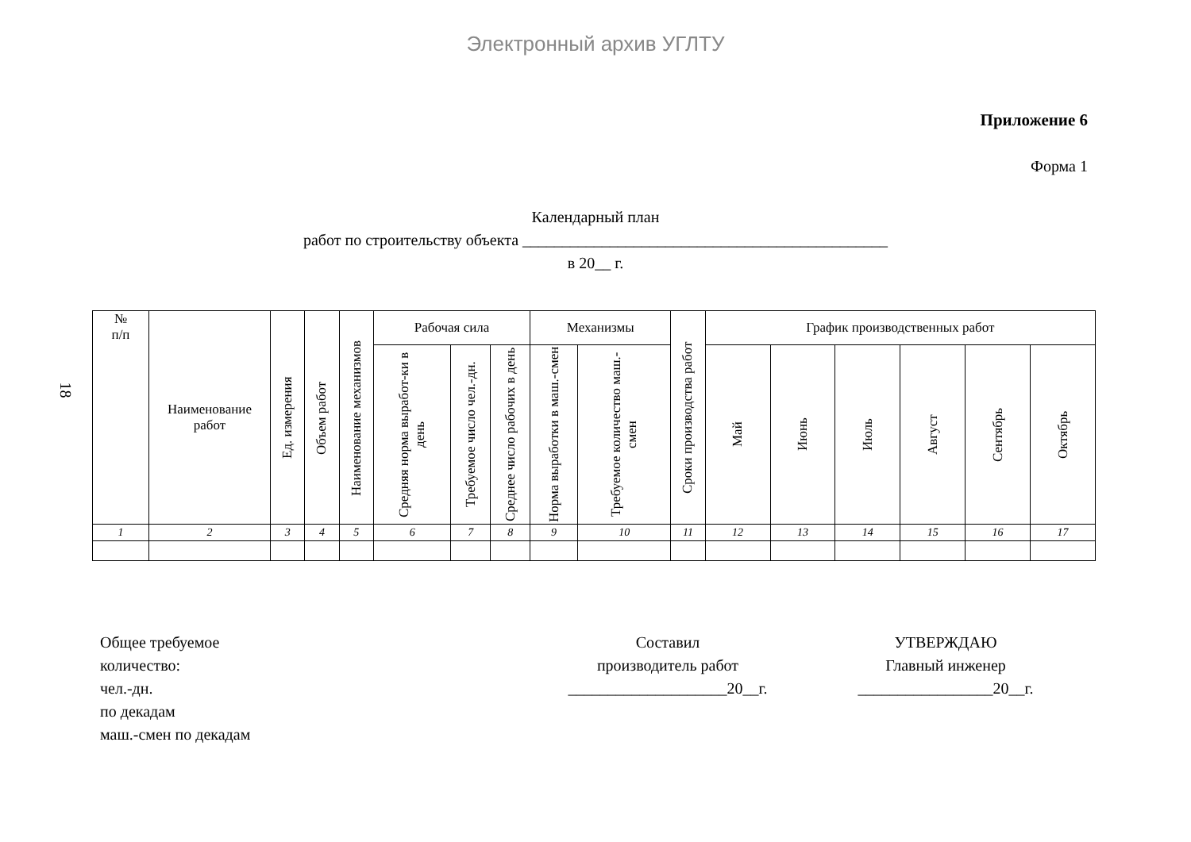Электронный архив УГЛТУ
18
Приложение 6
Форма 1
Календарный план
работ по строительству объекта ______________________________________________
в 20__ г.
| № п/п | Наименование работ | Ед. измерения | Объем работ | Наименование механизмов | Рабочая сила | | | Механизмы | | Сроки производства работ | График производственных работ | | | | | |
| --- | --- | --- | --- | --- | --- | --- | --- | --- | --- | --- | --- | --- | --- | --- | --- | --- |
| | | | | | Средняя норма выработ-ки в день | Требуемое число чел.-дн. | Среднее число рабочих в день | Норма выработки в маш.-смен | Требуемое количество маш.-смен | | Май | Июнь | Июль | Август | Сентябрь | Октябрь |
| 1 | 2 | 3 | 4 | 5 | 6 | 7 | 8 | 9 | 10 | 11 | 12 | 13 | 14 | 15 | 16 | 17 |
Общее требуемое
количество:
чел.-дн.
по декадам
маш.-смен по декадам
Составил
производитель работ
____________________20__г.
УТВЕРЖДАЮ
Главный инженер
_________________20__г.